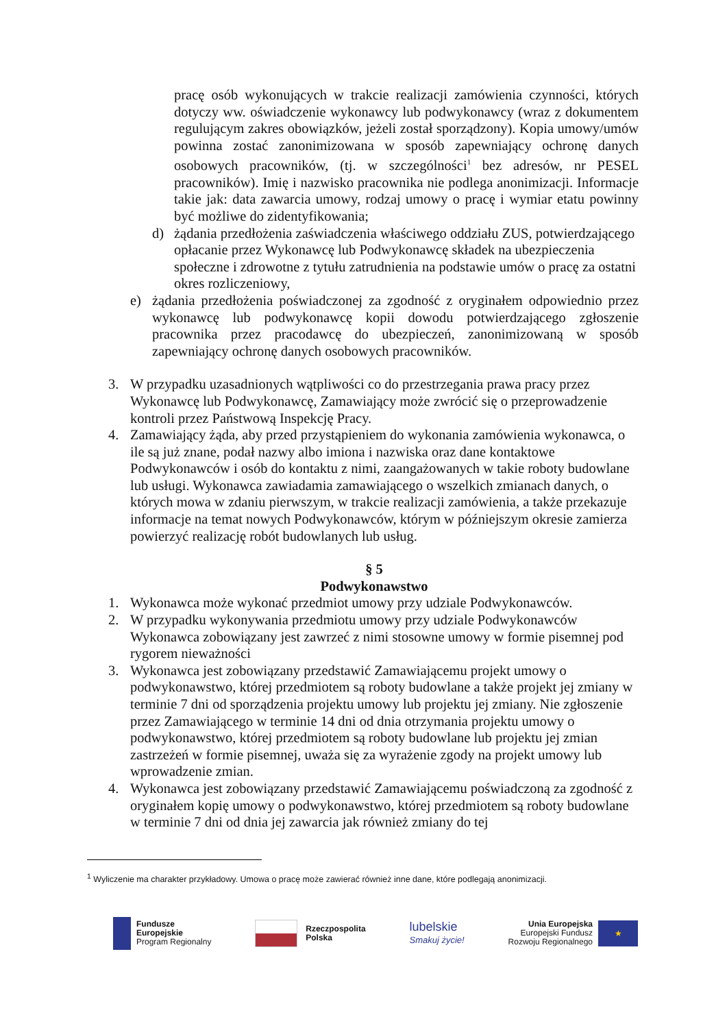pracę osób wykonujących w trakcie realizacji zamówienia czynności, których dotyczy ww. oświadczenie wykonawcy lub podwykonawcy (wraz z dokumentem regulującym zakres obowiązków, jeżeli został sporządzony). Kopia umowy/umów powinna zostać zanonimizowana w sposób zapewniający ochronę danych osobowych pracowników, (tj. w szczególności<sup>1</sup> bez adresów, nr PESEL pracowników). Imię i nazwisko pracownika nie podlega anonimizacji. Informacje takie jak: data zawarcia umowy, rodzaj umowy o pracę i wymiar etatu powinny być możliwe do zidentyfikowania;
d) żądania przedłożenia zaświadczenia właściwego oddziału ZUS, potwierdzającego opłacanie przez Wykonawcę lub Podwykonawcę składek na ubezpieczenia społeczne i zdrowotne z tytułu zatrudnienia na podstawie umów o pracę za ostatni okres rozliczeniowy,
e) żądania przedłożenia poświadczonej za zgodność z oryginałem odpowiednio przez wykonawcę lub podwykonawcę kopii dowodu potwierdzającego zgłoszenie pracownika przez pracodawcę do ubezpieczeń, zanonimizowaną w sposób zapewniający ochronę danych osobowych pracowników.
3. W przypadku uzasadnionych wątpliwości co do przestrzegania prawa pracy przez Wykonawcę lub Podwykonawcę, Zamawiający może zwrócić się o przeprowadzenie kontroli przez Państwową Inspekcję Pracy.
4. Zamawiający żąda, aby przed przystąpieniem do wykonania zamówienia wykonawca, o ile są już znane, podał nazwy albo imiona i nazwiska oraz dane kontaktowe Podwykonawców i osób do kontaktu z nimi, zaangażowanych w takie roboty budowlane lub usługi. Wykonawca zawiadamia zamawiającego o wszelkich zmianach danych, o których mowa w zdaniu pierwszym, w trakcie realizacji zamówienia, a także przekazuje informacje na temat nowych Podwykonawców, którym w późniejszym okresie zamierza powierzyć realizację robót budowlanych lub usług.
§ 5
Podwykonawstwo
1. Wykonawca może wykonać przedmiot umowy przy udziale Podwykonawców.
2. W przypadku wykonywania przedmiotu umowy przy udziale Podwykonawców Wykonawca zobowiązany jest zawrzeć z nimi stosowne umowy w formie pisemnej pod rygorem nieważności
3. Wykonawca jest zobowiązany przedstawić Zamawiającemu projekt umowy o podwykonawstwo, której przedmiotem są roboty budowlane a także projekt jej zmiany w terminie 7 dni od sporządzenia projektu umowy lub projektu jej zmiany. Nie zgłoszenie przez Zamawiającego w terminie 14 dni od dnia otrzymania projektu umowy o podwykonawstwo, której przedmiotem są roboty budowlane lub projektu jej zmian zastrzeżeń w formie pisemnej, uważa się za wyrażenie zgody na projekt umowy lub wprowadzenie zmian.
4. Wykonawca jest zobowiązany przedstawić Zamawiającemu poświadczoną za zgodność z oryginałem kopię umowy o podwykonawstwo, której przedmiotem są roboty budowlane w terminie 7 dni od dnia jej zawarcia jak również zmiany do tej
<sup>1</sup> Wyliczenie ma charakter przykładowy. Umowa o pracę może zawierać również inne dane, które podlegają anonimizacji.
Fundusze
Europejskie
Program Regionalny
Rzeczpospolita
Polska
lubelskie
Smakuj życie!
Unia Europejska
Europejski Fundusz
Rozwoju Regionalnego
★